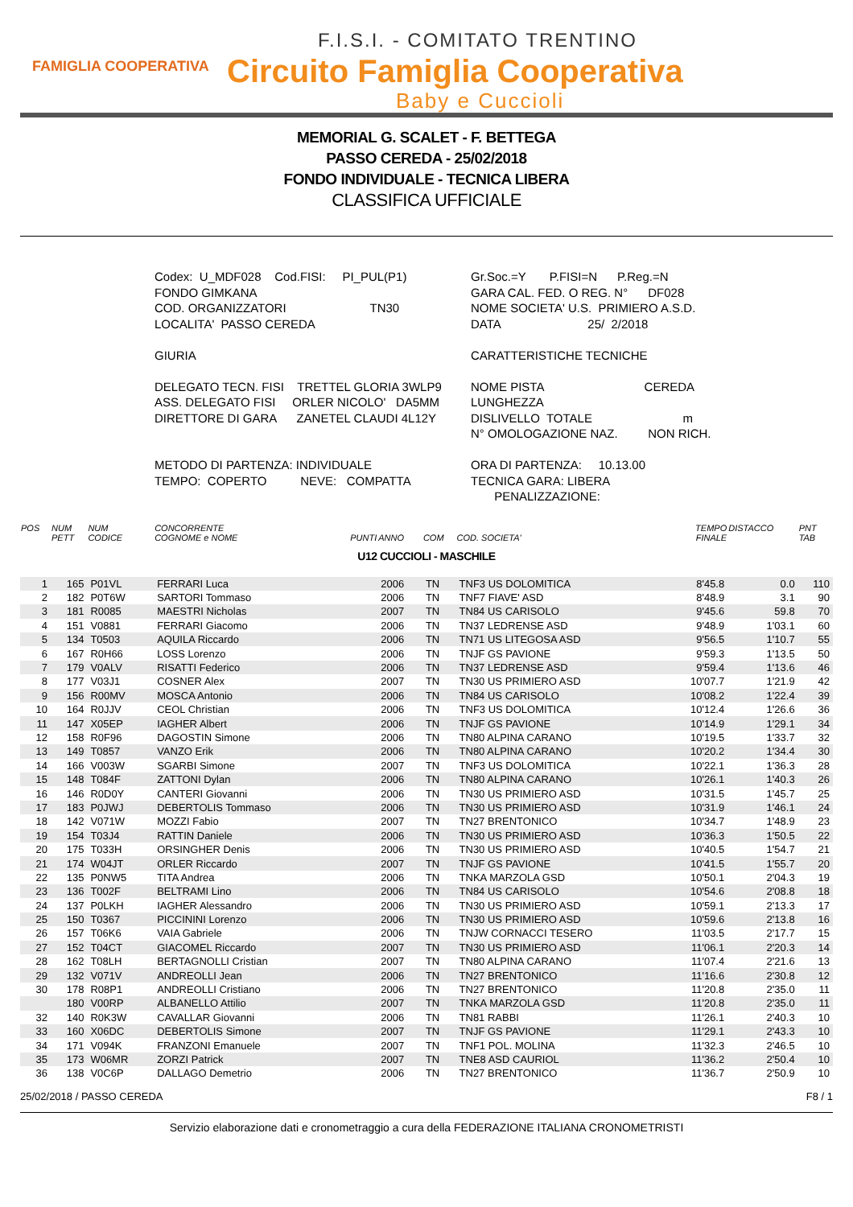FAMIGLIA COOPERATIVA
F.I.S.I. - COMITATO TRENTINO
Circuito Famiglia Cooperativa
Baby e Cuccioli
MEMORIAL G. SCALET - F. BETTEGA
PASSO CEREDA - 25/02/2018
FONDO INDIVIDUALE - TECNICA LIBERA
CLASSIFICA UFFICIALE
Codex: U_MDF028 Cod.FISI: PI_PUL(P1) FONDO GIMKANA COD. ORGANIZZATORI TN30 LOCALITA' PASSO CEREDA GIURIA DELEGATO TECN. FISI TRETTEL GLORIA 3WLP9 ASS. DELEGATO FISI ORLER NICOLO' DA5MM DIRETTORE DI GARA ZANETEL CLAUDI 4L12Y METODO DI PARTENZA: INDIVIDUALE TEMPO: COPERTO NEVE: COMPATTA
Gr.Soc.=Y P.FISI=N P.Reg.=N GARA CAL. FED. O REG. N° DF028 NOME SOCIETA' U.S. PRIMIERO A.S.D. DATA 25/ 2/2018 CARATTERISTICHE TECNICHE NOME PISTA CEREDA LUNGHEZZA DISLIVELLO TOTALE m N° OMOLOGAZIONE NAZ. NON RICH. ORA DI PARTENZA: 10.13.00 TECNICA GARA: LIBERA PENALIZZAZIONE:
| POS | NUM PETT | NUM CODICE | CONCORRENTE COGNOME e NOME | PUNTI | ANNO | COM | COD. SOCIETA' | TEMPO FINALE | DISTACCO | PNT TAB |
| --- | --- | --- | --- | --- | --- | --- | --- | --- | --- | --- |
| U12 CUCCIOLI - MASCHILE | | | | | | | | | | |
| 1 | 165 | P01VL | FERRARI Luca | | 2006 | TN | TNF3 US DOLOMITICA | 8'45.8 | 0.0 | 110 |
| 2 | 182 | P0T6W | SARTORI Tommaso | | 2006 | TN | TNF7 FIAVE' ASD | 8'48.9 | 3.1 | 90 |
| 3 | 181 | R0085 | MAESTRI Nicholas | | 2007 | TN | TN84 US CARISOLO | 9'45.6 | 59.8 | 70 |
| 4 | 151 | V0881 | FERRARI Giacomo | | 2006 | TN | TN37 LEDRENSE ASD | 9'48.9 | 1'03.1 | 60 |
| 5 | 134 | T0503 | AQUILA Riccardo | | 2006 | TN | TN71 US LITEGOSA ASD | 9'56.5 | 1'10.7 | 55 |
| 6 | 167 | R0H66 | LOSS Lorenzo | | 2006 | TN | TNJF GS PAVIONE | 9'59.3 | 1'13.5 | 50 |
| 7 | 179 | V0ALV | RISATTI Federico | | 2006 | TN | TN37 LEDRENSE ASD | 9'59.4 | 1'13.6 | 46 |
| 8 | 177 | V03J1 | COSNER Alex | | 2007 | TN | TN30 US PRIMIERO ASD | 10'07.7 | 1'21.9 | 42 |
| 9 | 156 | R00MV | MOSCA Antonio | | 2006 | TN | TN84 US CARISOLO | 10'08.2 | 1'22.4 | 39 |
| 10 | 164 | R0JJV | CEOL Christian | | 2006 | TN | TNF3 US DOLOMITICA | 10'12.4 | 1'26.6 | 36 |
| 11 | 147 | X05EP | IAGHER Albert | | 2006 | TN | TNJF GS PAVIONE | 10'14.9 | 1'29.1 | 34 |
| 12 | 158 | R0F96 | DAGOSTIN Simone | | 2006 | TN | TN80 ALPINA CARANO | 10'19.5 | 1'33.7 | 32 |
| 13 | 149 | T0857 | VANZO Erik | | 2006 | TN | TN80 ALPINA CARANO | 10'20.2 | 1'34.4 | 30 |
| 14 | 166 | V003W | SGARBI Simone | | 2007 | TN | TNF3 US DOLOMITICA | 10'22.1 | 1'36.3 | 28 |
| 15 | 148 | T084F | ZATTONI Dylan | | 2006 | TN | TN80 ALPINA CARANO | 10'26.1 | 1'40.3 | 26 |
| 16 | 146 | R0D0Y | CANTERI Giovanni | | 2006 | TN | TN30 US PRIMIERO ASD | 10'31.5 | 1'45.7 | 25 |
| 17 | 183 | P0JWJ | DEBERTOLIS Tommaso | | 2006 | TN | TN30 US PRIMIERO ASD | 10'31.9 | 1'46.1 | 24 |
| 18 | 142 | V071W | MOZZI Fabio | | 2007 | TN | TN27 BRENTONICO | 10'34.7 | 1'48.9 | 23 |
| 19 | 154 | T03J4 | RATTIN Daniele | | 2006 | TN | TN30 US PRIMIERO ASD | 10'36.3 | 1'50.5 | 22 |
| 20 | 175 | T033H | ORSINGHER Denis | | 2006 | TN | TN30 US PRIMIERO ASD | 10'40.5 | 1'54.7 | 21 |
| 21 | 174 | W04JT | ORLER Riccardo | | 2007 | TN | TNJF GS PAVIONE | 10'41.5 | 1'55.7 | 20 |
| 22 | 135 | P0NW5 | TITA Andrea | | 2006 | TN | TNKA MARZOLA GSD | 10'50.1 | 2'04.3 | 19 |
| 23 | 136 | T002F | BELTRAMI Lino | | 2006 | TN | TN84 US CARISOLO | 10'54.6 | 2'08.8 | 18 |
| 24 | 137 | P0LKH | IAGHER Alessandro | | 2006 | TN | TN30 US PRIMIERO ASD | 10'59.1 | 2'13.3 | 17 |
| 25 | 150 | T0367 | PICCININI Lorenzo | | 2006 | TN | TN30 US PRIMIERO ASD | 10'59.6 | 2'13.8 | 16 |
| 26 | 157 | T06K6 | VAIA Gabriele | | 2006 | TN | TNJW CORNACCI TESERO | 11'03.5 | 2'17.7 | 15 |
| 27 | 152 | T04CT | GIACOMEL Riccardo | | 2007 | TN | TN30 US PRIMIERO ASD | 11'06.1 | 2'20.3 | 14 |
| 28 | 162 | T08LH | BERTAGNOLLI Cristian | | 2007 | TN | TN80 ALPINA CARANO | 11'07.4 | 2'21.6 | 13 |
| 29 | 132 | V071V | ANDREOLLI Jean | | 2006 | TN | TN27 BRENTONICO | 11'16.6 | 2'30.8 | 12 |
| 30 | 178 | R08P1 | ANDREOLLI Cristiano | | 2006 | TN | TN27 BRENTONICO | 11'20.8 | 2'35.0 | 11 |
| | 180 | V00RP | ALBANELLO Attilio | | 2007 | TN | TNKA MARZOLA GSD | 11'20.8 | 2'35.0 | 11 |
| 32 | 140 | R0K3W | CAVALLAR Giovanni | | 2006 | TN | TN81 RABBI | 11'26.1 | 2'40.3 | 10 |
| 33 | 160 | X06DC | DEBERTOLIS Simone | | 2007 | TN | TNJF GS PAVIONE | 11'29.1 | 2'43.3 | 10 |
| 34 | 171 | V094K | FRANZONI Emanuele | | 2007 | TN | TNF1 POL. MOLINA | 11'32.3 | 2'46.5 | 10 |
| 35 | 173 | W06MR | ZORZI Patrick | | 2007 | TN | TNE8 ASD CAURIOL | 11'36.2 | 2'50.4 | 10 |
| 36 | 138 | V0C6P | DALLAGO Demetrio | | 2006 | TN | TN27 BRENTONICO | 11'36.7 | 2'50.9 | 10 |
25/02/2018 / PASSO CEREDA F8 / 1
Servizio elaborazione dati e cronometraggio a cura della FEDERAZIONE ITALIANA CRONOMETRISTI